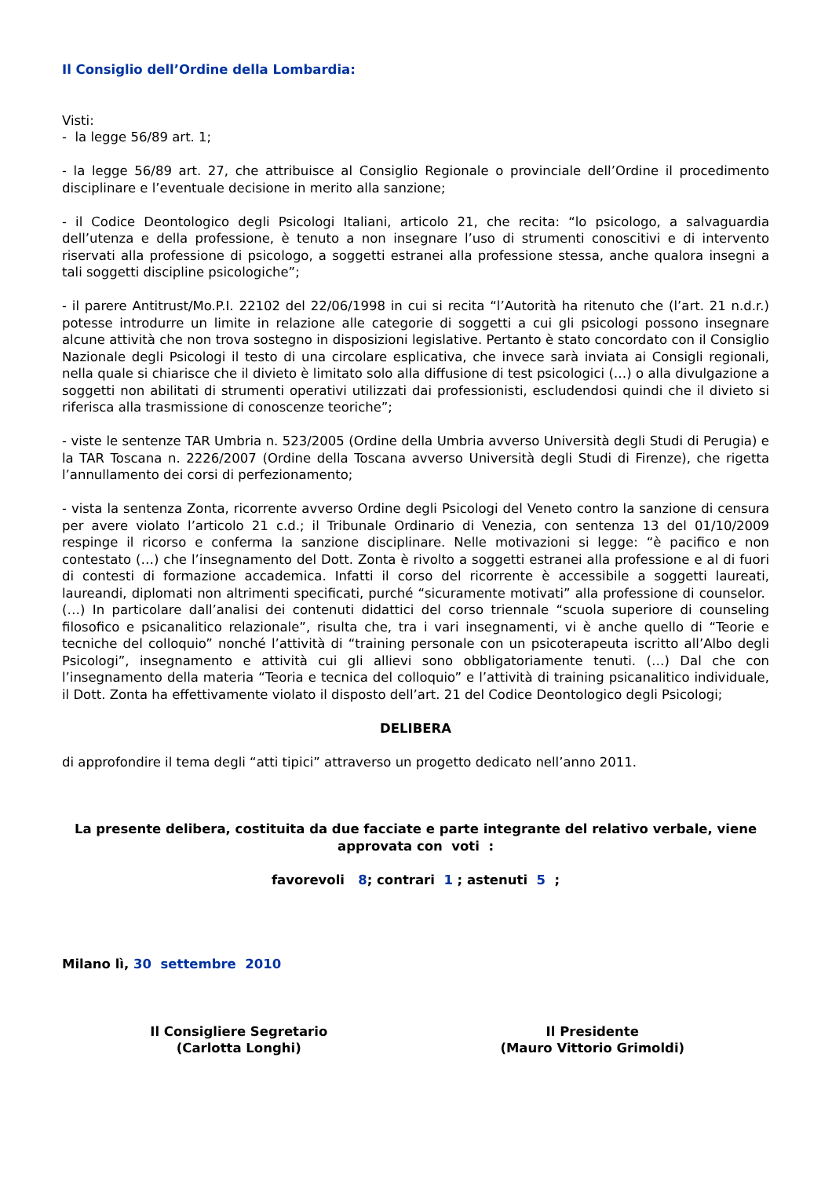Il Consiglio dell’Ordine della Lombardia:
Visti:
- la legge 56/89 art. 1;
- la legge 56/89 art. 27, che attribuisce al Consiglio Regionale o provinciale dell’Ordine il procedimento disciplinare e l’eventuale decisione in merito alla sanzione;
- il Codice Deontologico degli Psicologi Italiani, articolo 21, che recita: “lo psicologo, a salvaguardia dell’utenza e della professione, è tenuto a non insegnare l’uso di strumenti conoscitivi e di intervento riservati alla professione di psicologo, a soggetti estranei alla professione stessa, anche qualora insegni a tali soggetti discipline psicologiche”;
- il parere Antitrust/Mo.P.I. 22102 del 22/06/1998 in cui si recita “l’Autorità ha ritenuto che (l’art. 21 n.d.r.) potesse introdurre un limite in relazione alle categorie di soggetti a cui gli psicologi possono insegnare alcune attività che non trova sostegno in disposizioni legislative. Pertanto è stato concordato con il Consiglio Nazionale degli Psicologi il testo di una circolare esplicativa, che invece sarà inviata ai Consigli regionali, nella quale si chiarisce che il divieto è limitato solo alla diffusione di test psicologici (…) o alla divulgazione a soggetti non abilitati di strumenti operativi utilizzati dai professionisti, escludendosi quindi che il divieto si riferisca alla trasmissione di conoscenze teoriche”;
- viste le sentenze TAR Umbria n. 523/2005 (Ordine della Umbria avverso Università degli Studi di Perugia) e la TAR Toscana n. 2226/2007 (Ordine della Toscana avverso Università degli Studi di Firenze), che rigetta l’annullamento dei corsi di perfezionamento;
- vista la sentenza Zonta, ricorrente avverso Ordine degli Psicologi del Veneto contro la sanzione di censura per avere violato l’articolo 21 c.d.; il Tribunale Ordinario di Venezia, con sentenza 13 del 01/10/2009 respinge il ricorso e conferma la sanzione disciplinare. Nelle motivazioni si legge: “è pacifico e non contestato (…) che l’insegnamento del Dott. Zonta è rivolto a soggetti estranei alla professione e al di fuori di contesti di formazione accademica. Infatti il corso del ricorrente è accessibile a soggetti laureati, laureandi, diplomati non altrimenti specificati, purché “sicuramente motivati” alla professione di counselor. (…) In particolare dall’analisi dei contenuti didattici del corso triennale “scuola superiore di counseling filosofico e psicanalitico relazionale”, risulta che, tra i vari insegnamenti, vi è anche quello di “Teorie e tecniche del colloquio” nonché l’attività di “training personale con un psicoterapeuta iscritto all’Albo degli Psicologi”, insegnamento e attività cui gli allievi sono obbligatoriamente tenuti. (…) Dal che con l’insegnamento della materia “Teoria e tecnica del colloquio” e l’attività di training psicanalitico individuale, il Dott. Zonta ha effettivamente violato il disposto dell’art. 21 del Codice Deontologico degli Psicologi;
DELIBERA
di approfondire il tema degli “atti tipici” attraverso un progetto dedicato nell’anno 2011.
La presente delibera, costituita da due facciate e parte integrante del relativo verbale, viene approvata con voti :
favorevoli 8; contrari 1 ; astenuti 5 ;
Milano lì, 30 settembre 2010
Il Consigliere Segretario
(Carlotta Longhi)
Il Presidente
(Mauro Vittorio Grimoldi)